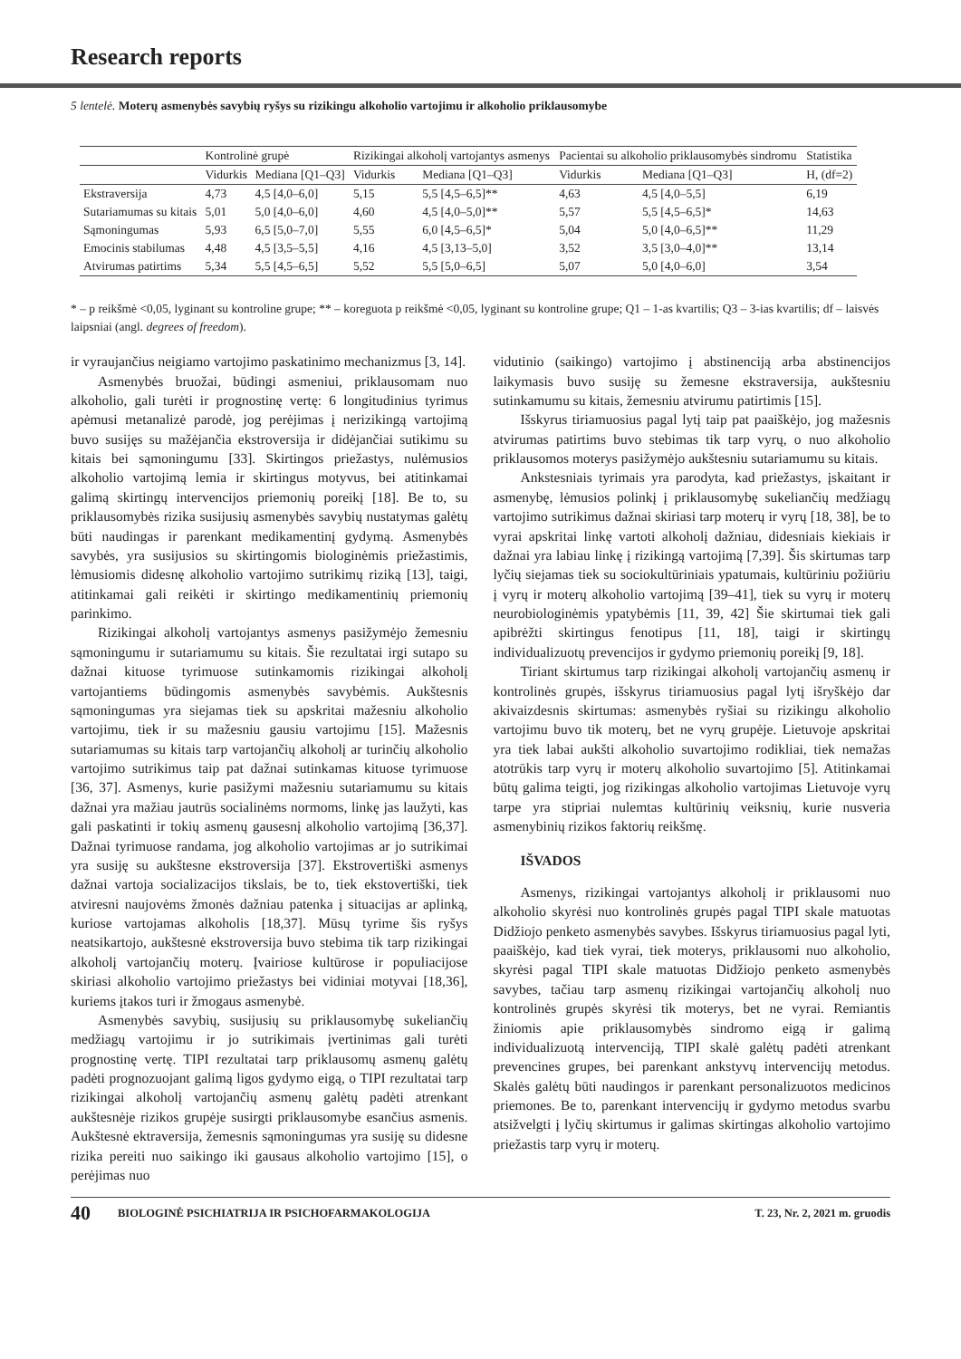Research reports
5 lentelė. Moterų asmenybės savybių ryšys su rizikingu alkoholio vartojimu ir alkoholio priklausomybe
| | Kontrolinė grupė | | Rizikingai alkoholį vartojantys asmenys | | Pacientai su alkoholio priklausomybės sindromu | | Statistika |
| --- | --- | --- | --- | --- | --- | --- | --- |
| | Vidurkis | Mediana [Q1–Q3] | Vidurkis | Mediana [Q1–Q3] | Vidurkis | Mediana [Q1–Q3] | H, (df=2) |
| Ekstraversija | 4,73 | 4,5 [4,0–6,0] | 5,15 | 5,5 [4,5–6,5]** | 4,63 | 4,5 [4,0–5,5] | 6,19 |
| Sutariamumas su kitais | 5,01 | 5,0 [4,0–6,0] | 4,60 | 4,5 [4,0–5,0]** | 5,57 | 5,5 [4,5–6,5]* | 14,63 |
| Sąmoningumas | 5,93 | 6,5 [5,0–7,0] | 5,55 | 6,0 [4,5–6,5]* | 5,04 | 5,0 [4,0–6,5]** | 11,29 |
| Emocinis stabilumas | 4,48 | 4,5 [3,5–5,5] | 4,16 | 4,5 [3,13–5,0] | 3,52 | 3,5 [3,0–4,0]** | 13,14 |
| Atvirumas patirtims | 5,34 | 5,5 [4,5–6,5] | 5,52 | 5,5 [5,0–6,5] | 5,07 | 5,0 [4,0–6,0] | 3,54 |
* – p reikšmė <0,05, lyginant su kontroline grupe; ** – koreguota p reikšmė <0,05, lyginant su kontroline grupe; Q1 – 1-as kvartilis; Q3 – 3-ias kvartilis; df – laisvės laipsniai (angl. degrees of freedom).
ir vyraujančius neigiamo vartojimo paskatinimo mechanizmus [3, 14].
Asmenybės bruožai, būdingi asmeniui, priklausomam nuo alkoholio, gali turėti ir prognostinę vertę: 6 longitudinius tyrimus apėmusi metanalizė parodė, jog perėjimas į nerizikingą vartojimą buvo susijęs su mažėjančia ekstroversija ir didėjančiai sutikimu su kitais bei sąmoningumu [33]. Skirtingos priežastys, nulėmusios alkoholio vartojimą lemia ir skirtingus motyvus, bei atitinkamai galimą skirtingų intervencijos priemonių poreikį [18]. Be to, su priklausomybės rizika susijusių asmenybės savybių nustatymas galėtų būti naudingas ir parenkant medikamentinį gydymą. Asmenybės savybės, yra susijusios su skirtingomis biologinėmis priežastimis, lėmusiomis didesnę alkoholio vartojimo sutrikimų riziką [13], taigi, atitinkamai gali reikėti ir skirtingo medikamentinių priemonių parinkimo.
Rizikingai alkoholį vartojantys asmenys pasižymėjo žemesniu sąmoningumu ir sutariamumu su kitais. Šie rezultatai irgi sutapo su dažnai kituose tyrimuose sutinkamomis rizikingai alkoholį vartojantiems būdingomis asmenybės savybėmis. Aukštesnis sąmoningumas yra siejamas tiek su apskritai mažesniu alkoholio vartojimu, tiek ir su mažesniu gausiu vartojimu [15]. Mažesnis sutariamumas su kitais tarp vartojančių alkoholį ar turinčių alkoholio vartojimo sutrikimus taip pat dažnai sutinkamas kituose tyrimuose [36, 37]. Asmenys, kurie pasižymi mažesniu sutariamumu su kitais dažnai yra mažiau jautrūs socialinėms normoms, linkę jas laužyti, kas gali paskatinti ir tokių asmenų gausesnį alkoholio vartojimą [36,37]. Dažnai tyrimuose randama, jog alkoholio vartojimas ar jo sutrikimai yra susiję su aukštesne ekstroversija [37]. Ekstrovertiški asmenys dažnai vartoja socializacijos tikslais, be to, tiek ekstovertiški, tiek atviresni naujovėms žmonės dažniau patenka į situacijas ar aplinką, kuriose vartojamas alkoholis [18,37]. Mūsų tyrime šis ryšys neatsikartojo, aukštesnė ekstroversija buvo stebima tik tarp rizikingai alkoholį vartojančių moterų. Įvairiose kultūrose ir populiacijose skiriasi alkoholio vartojimo priežastys bei vidiniai motyvai [18,36], kuriems įtakos turi ir žmogaus asmenybė.
Asmenybės savybių, susijusių su priklausomybę sukeliančių medžiagų vartojimu ir jo sutrikimais įvertinimas gali turėti prognostinę vertę. TIPI rezultatai tarp priklausomų asmenų galėtų padėti prognozuojant galimą ligos gydymo eigą, o TIPI rezultatai tarp rizikingai alkoholį vartojančių asmenų galėtų padėti atrenkant aukštesnėje rizikos grupėje susirgti priklausomybe esančius asmenis. Aukštesnė ektraversija, žemesnis sąmoningumas yra susiję su didesne rizika pereiti nuo saikingo iki gausaus alkoholio vartojimo [15], o perėjimas nuo
vidutinio (saikingo) vartojimo į abstinenciją arba abstinencijos laikymasis buvo susiję su žemesne ekstraversija, aukštesniu sutinkamumu su kitais, žemesniu atvirumu patirtimis [15].
Išskyrus tiriamuosius pagal lytį taip pat paaiškėjo, jog mažesnis atvirumas patirtims buvo stebimas tik tarp vyrų, o nuo alkoholio priklausomos moterys pasižymėjo aukštesniu sutariamumu su kitais.
Ankstesniais tyrimais yra parodyta, kad priežastys, įskaitant ir asmenybę, lėmusios polinkį į priklausomybę sukeliančių medžiagų vartojimo sutrikimus dažnai skiriasi tarp moterų ir vyrų [18, 38], be to vyrai apskritai linkę vartoti alkoholį dažniau, didesniais kiekiais ir dažnai yra labiau linkę į rizikingą vartojimą [7,39]. Šis skirtumas tarp lyčių siejamas tiek su sociokultūriniais ypatumais, kultūriniu požiūriu į vyrų ir moterų alkoholio vartojimą [39–41], tiek su vyrų ir moterų neurobiologinėmis ypatybėmis [11, 39, 42] Šie skirtumai tiek gali apibrėžti skirtingus fenotipus [11, 18], taigi ir skirtingų individualizuotų prevencijos ir gydymo priemonių poreikį [9, 18].
Tiriant skirtumus tarp rizikingai alkoholį vartojančių asmenų ir kontrolinės grupės, išskyrus tiriamuosius pagal lytį išryškėjo dar akivaizdesnis skirtumas: asmenybės ryšiai su rizikingu alkoholio vartojimu buvo tik moterų, bet ne vyrų grupėje. Lietuvoje apskritai yra tiek labai aukšti alkoholio suvartojimo rodikliai, tiek nemažas atotrūkis tarp vyrų ir moterų alkoholio suvartojimo [5]. Atitinkamai būtų galima teigti, jog rizikingas alkoholio vartojimas Lietuvoje vyrų tarpe yra stipriai nulemtas kultūrinių veiksnių, kurie nusveria asmenybinių rizikos faktorių reikšmę.
IŠVADOS
Asmenys, rizikingai vartojantys alkoholį ir priklausomi nuo alkoholio skyrėsi nuo kontrolinės grupės pagal TIPI skale matuotas Didžiojo penketo asmenybės savybes. Išskyrus tiriamuosius pagal lyti, paaiškėjo, kad tiek vyrai, tiek moterys, priklausomi nuo alkoholio, skyrėsi pagal TIPI skale matuotas Didžiojo penketo asmenybės savybes, tačiau tarp asmenų rizikingai vartojančių alkoholį nuo kontrolinės grupės skyrėsi tik moterys, bet ne vyrai. Remiantis žiniomis apie priklausomybės sindromo eigą ir galimą individualizuotą intervenciją, TIPI skalė galėtų padėti atrenkant prevencines grupes, bei parenkant ankstyvų intervencijų metodus. Skalės galėtų būti naudingos ir parenkant personalizuotos medicinos priemones. Be to, parenkant intervencijų ir gydymo metodus svarbu atsižvelgti į lyčių skirtumus ir galimas skirtingas alkoholio vartojimo priežastis tarp vyrų ir moterų.
40 BIOLOGINĖ PSICHIATRIJA IR PSICHOFARMAKOLOGIJA T. 23, Nr. 2, 2021 m. gruodis